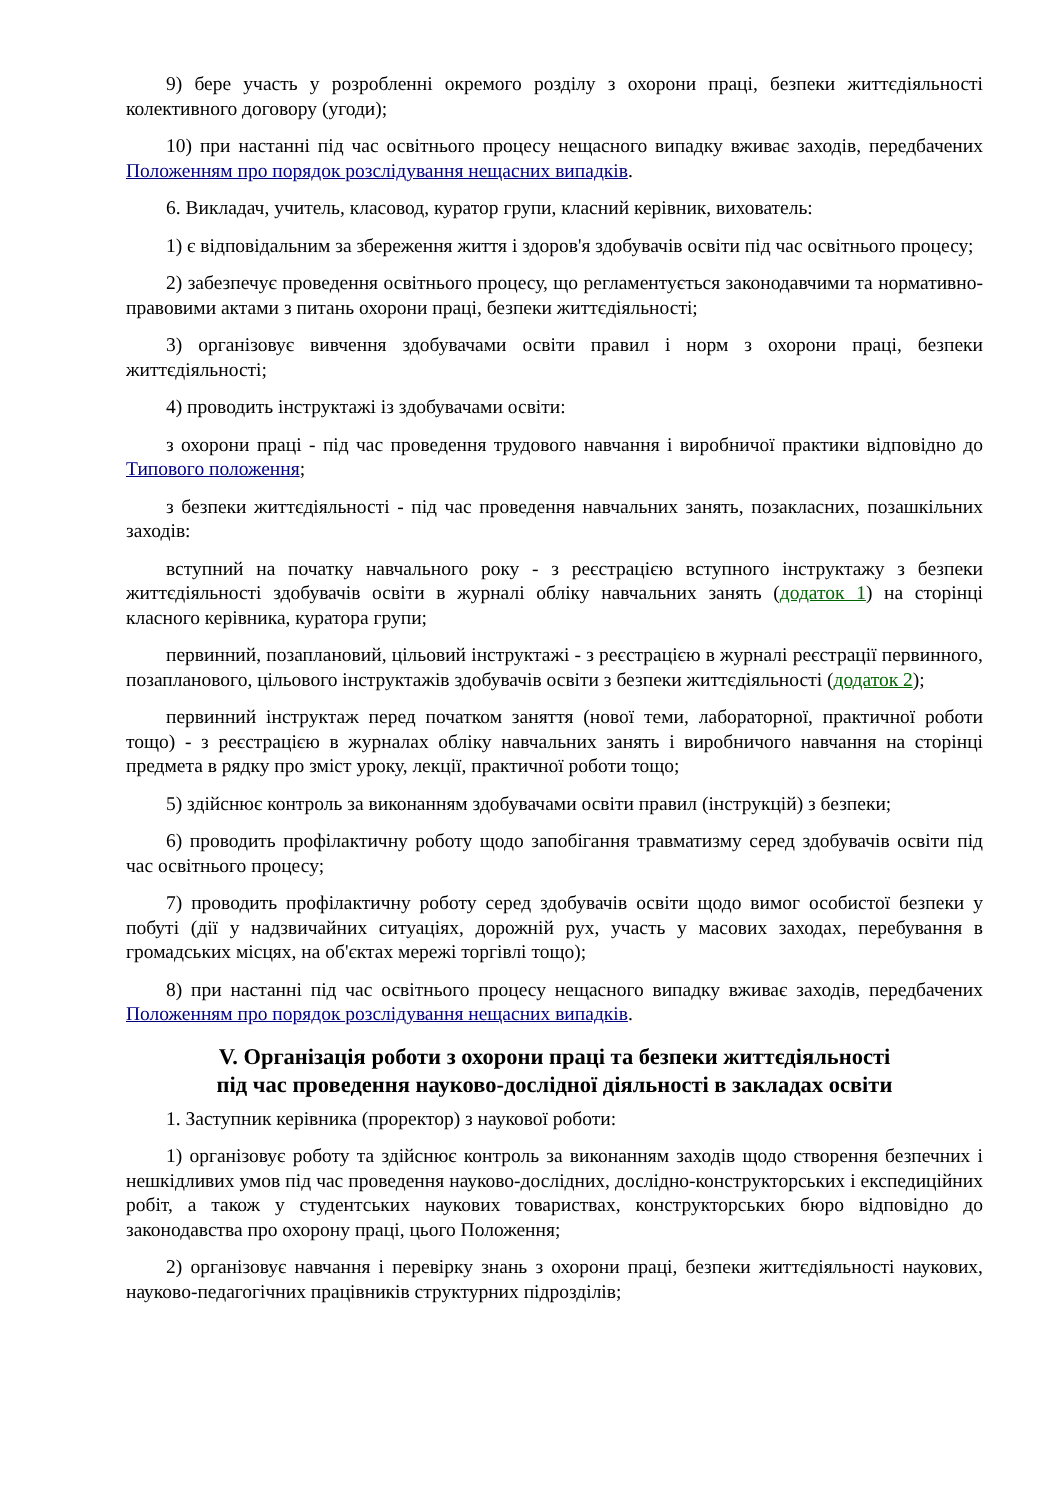9) бере участь у розробленні окремого розділу з охорони праці, безпеки життєдіяльності колективного договору (угоди);
10) при настанні під час освітнього процесу нещасного випадку вживає заходів, передбачених Положенням про порядок розслідування нещасних випадків.
6. Викладач, учитель, класовод, куратор групи, класний керівник, вихователь:
1) є відповідальним за збереження життя і здоров'я здобувачів освіти під час освітнього процесу;
2) забезпечує проведення освітнього процесу, що регламентується законодавчими та нормативно-правовими актами з питань охорони праці, безпеки життєдіяльності;
3) організовує вивчення здобувачами освіти правил і норм з охорони праці, безпеки життєдіяльності;
4) проводить інструктажі із здобувачами освіти:
з охорони праці - під час проведення трудового навчання і виробничої практики відповідно до Типового положення;
з безпеки життєдіяльності - під час проведення навчальних занять, позакласних, позашкільних заходів:
вступний на початку навчального року - з реєстрацією вступного інструктажу з безпеки життєдіяльності здобувачів освіти в журналі обліку навчальних занять (додаток 1) на сторінці класного керівника, куратора групи;
первинний, позаплановий, цільовий інструктажі - з реєстрацією в журналі реєстрації первинного, позапланового, цільового інструктажів здобувачів освіти з безпеки життєдіяльності (додаток 2);
первинний інструктаж перед початком заняття (нової теми, лабораторної, практичної роботи тощо) - з реєстрацією в журналах обліку навчальних занять і виробничого навчання на сторінці предмета в рядку про зміст уроку, лекції, практичної роботи тощо;
5) здійснює контроль за виконанням здобувачами освіти правил (інструкцій) з безпеки;
6) проводить профілактичну роботу щодо запобігання травматизму серед здобувачів освіти під час освітнього процесу;
7) проводить профілактичну роботу серед здобувачів освіти щодо вимог особистої безпеки у побуті (дії у надзвичайних ситуаціях, дорожній рух, участь у масових заходах, перебування в громадських місцях, на об'єктах мережі торгівлі тощо);
8) при настанні під час освітнього процесу нещасного випадку вживає заходів, передбачених Положенням про порядок розслідування нещасних випадків.
V. Організація роботи з охорони праці та безпеки життєдіяльності
під час проведення науково-дослідної діяльності в закладах освіти
1. Заступник керівника (проректор) з наукової роботи:
1) організовує роботу та здійснює контроль за виконанням заходів щодо створення безпечних і нешкідливих умов під час проведення науково-дослідних, дослідно-конструкторських і експедиційних робіт, а також у студентських наукових товариствах, конструкторських бюро відповідно до законодавства про охорону праці, цього Положення;
2) організовує навчання і перевірку знань з охорони праці, безпеки життєдіяльності наукових, науково-педагогічних працівників структурних підрозділів;